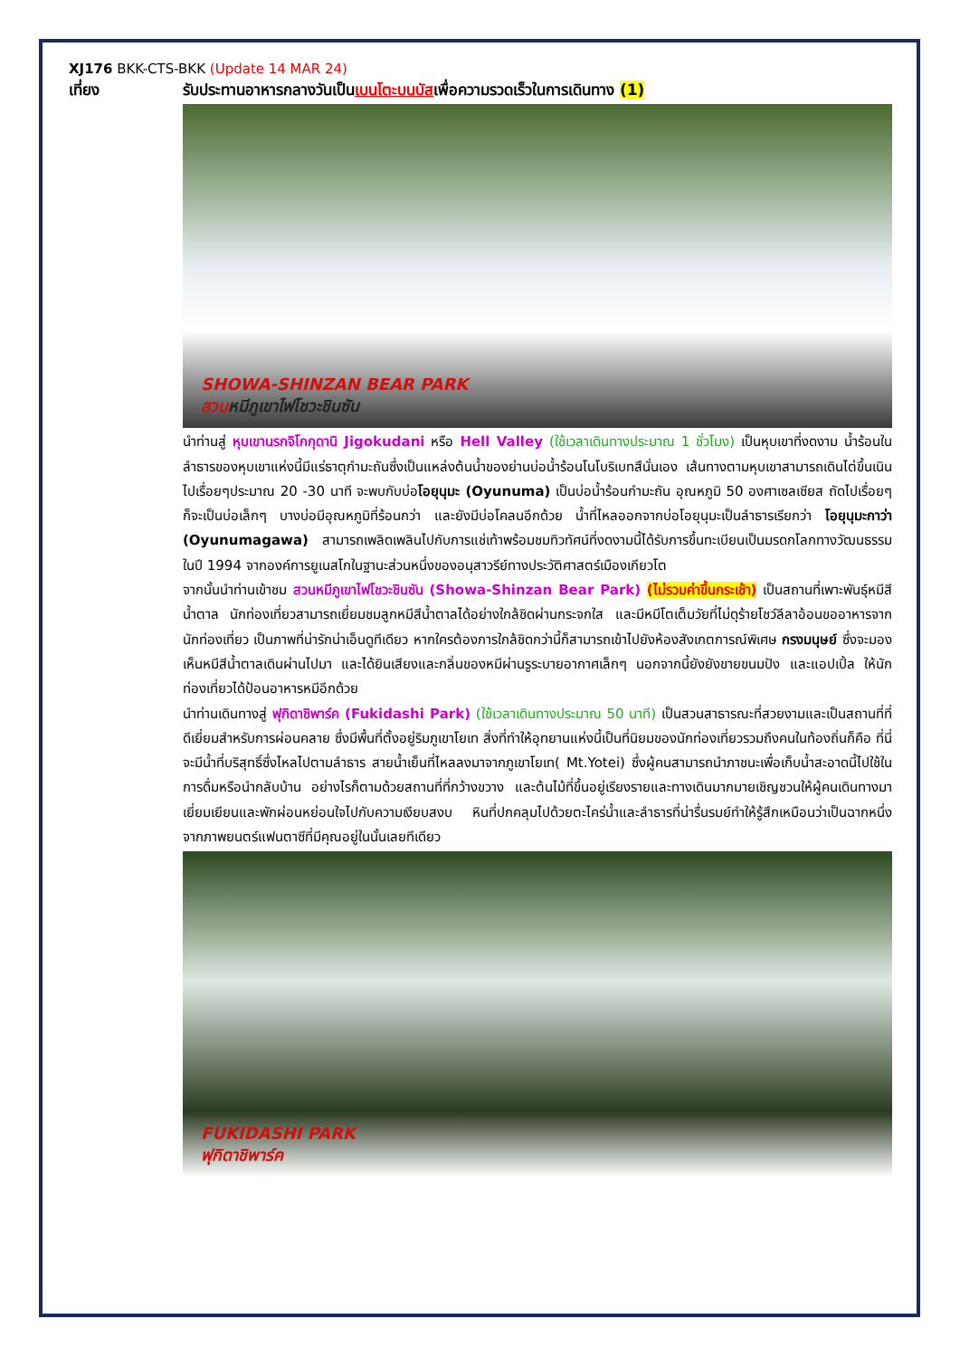XJ176 BKK-CTS-BKK (Update 14 MAR 24)
เที่ยง รับประทานอาหารกลางวันเป็นเบนโตะบนบัสเพื่อความรวดเร็วในการเดินทาง (1)
SHOWA-SHINZAN BEAR PARK
สวนหมีภูเขาไฟโชวะชินซัน
นำท่านสู่ หุบเขานรกจิโกกุดานิ Jigokudani หรือ Hell Valley (ใช้เวลาเดินทางประมาณ 1 ชั่วโมง) เป็นหุบเขาที่งดงาม น้ำร้อนในลำธารของหุบเขาแห่งนี้มีแร่ธาตุกำมะถันซึ่งเป็นแหล่งต้นน้ำของย่านบ่อน้ำร้อนโนโบริเบทสึนั่นเอง เส้นทางตามหุบเขาสามารถเดินไต่ขึ้นเนินไปเรื่อยๆประมาณ 20 -30 นาที จะพบกับบ่อโอยุนุมะ (Oyunuma) เป็นบ่อน้ำร้อนกำมะถัน อุณหภูมิ 50 องศาเซลเซียส ถัดไปเรื่อยๆ ก็จะเป็นบ่อเล็กๆ บางบ่อมีอุณหภูมิที่ร้อนกว่า และยังมีบ่อโคลนอีกด้วย น้ำที่ไหลออกจากบ่อโอยุนุมะเป็นลำธารเรียกว่า โอยุนุมะกาว่า (Oyunumagawa) สามารถเพลิดเพลินไปกับการแช่เท้าพร้อมชมทิวทัศน์ที่งดงามนี้ได้รับการขึ้นทะเบียนเป็นมรดกโลกทางวัฒนธรรมในปี 1994 จากองค์การยูเนสโกในฐานะส่วนหนึ่งของอนุสาวรีย์ทางประวัติศาสตร์เมืองเกียวโต
จากนั้นนำท่านเข้าชม สวนหมีภูเขาไฟโชวะชินซัน (Showa-Shinzan Bear Park) (ไม่รวมค่าขึ้นกระเช้า) เป็นสถานที่เพาะพันธุ์หมีสีน้ำตาล นักท่องเที่ยวสามารถเยี่ยมชมลูกหมีสีน้ำตาลได้อย่างใกล้ชิดผ่านกระจกใส และมีหมีโตเต็มวัยที่ไม่ดุร้ายโชว์ลีลาอ้อนขออาหารจากนักท่องเที่ยว เป็นภาพที่น่ารักน่าเอ็นดูทีเดียว หากใครต้องการใกล้ชิดกว่านี้ก็สามารถเข้าไปยังห้องสังเกตการณ์พิเศษ กรงมนุษย์ ซึ่งจะมองเห็นหมีสีน้ำตาลเดินผ่านไปมา และได้ยินเสียงและกลิ่นของหมีผ่านรูระบายอากาศเล็กๆ นอกจากนี้ยังยังขายขนมปัง และแอปเปิ้ล ให้นักท่องเที่ยวได้ป้อนอาหารหมีอีกด้วย
นำท่านเดินทางสู่ ฟุกิดาชิพาร์ค (Fukidashi Park) (ใช้เวลาเดินทางประมาณ 50 นาที) เป็นสวนสาธารณะที่สวยงามและเป็นสถานที่ที่ดีเยี่ยมสำหรับการผ่อนคลาย ซึ่งมีพื้นที่ตั้งอยู่ริมภูเขาโยเท สิ่งที่ทำให้อุทยานแห่งนี้เป็นที่นิยมของนักท่องเที่ยวรวมถึงคนในท้องถิ่นก็คือ ที่นี่จะมีน้ำที่บริสุทธิ์ซึ่งไหลไปตามลำธาร สายน้ำเย็นที่ไหลลงมาจากภูเขาโยเท( Mt.Yotei) ซึ่งผู้คนสามารถนำภาชนะเพื่อเก็บน้ำสะอาดนี้ไปใช้ในการดื่มหรือนำกลับบ้าน อย่างไรก็ตามด้วยสถานที่ที่กว้างขวาง และต้นไม้ที่ขึ้นอยู่เรียงรายและทางเดินมากมายเชิญชวนให้ผู้คนเดินทางมาเยี่ยมเยียนและพักผ่อนหย่อนใจไปกับความเงียบสงบ หินที่ปกคลุมไปด้วยตะไคร่น้ำและลำธารที่น่ารื่นรมย์ทำให้รู้สึกเหมือนว่าเป็นฉากหนึ่งจากภาพยนตร์แฟนตาซีที่มีคุณอยู่ในนั้นเลยทีเดียว
FUKIDASHI PARK
ฟุกิดาชิพาร์ค